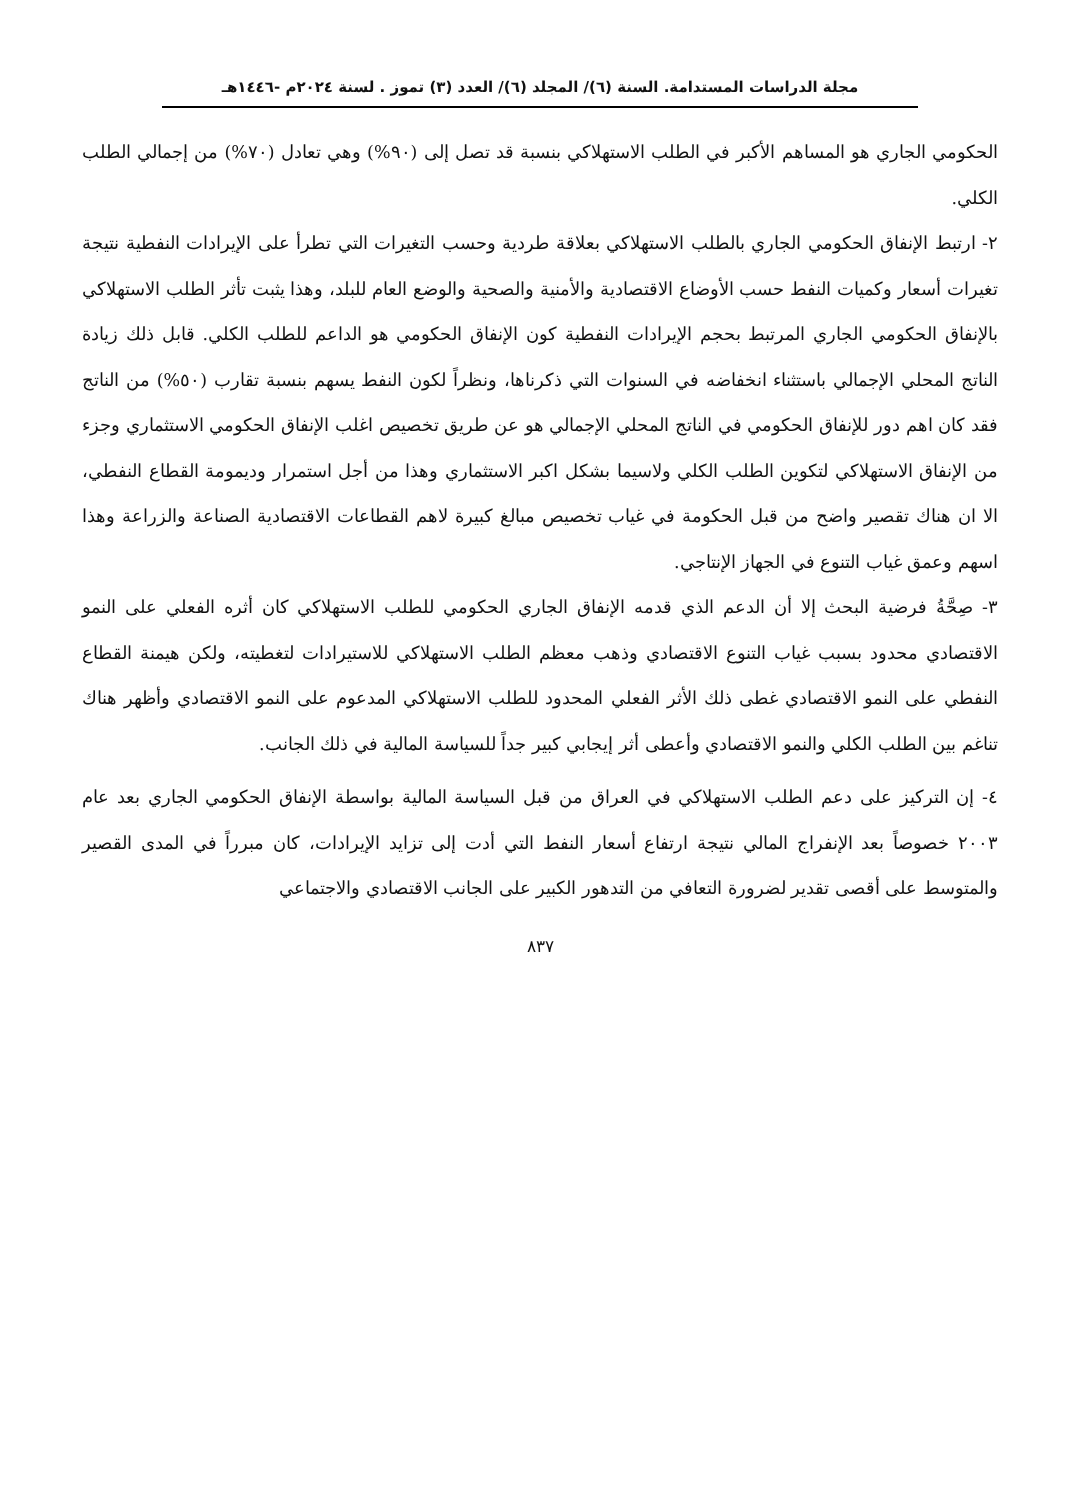مجلة الدراسات المستدامة. السنة (٦)/ المجلد (٦)/ العدد (٣) تموز . لسنة ٢٠٢٤م -١٤٤٦هـ
الحكومي الجاري هو المساهم الأكبر في الطلب الاستهلاكي بنسبة قد تصل إلى (٩٠%) وهي تعادل (٧٠%) من إجمالي الطلب الكلي.
٢- ارتبط الإنفاق الحكومي الجاري بالطلب الاستهلاكي بعلاقة طردية وحسب التغيرات التي تطرأ على الإيرادات النفطية نتيجة تغيرات أسعار وكميات النفط حسب الأوضاع الاقتصادية والأمنية والصحية والوضع العام للبلد، وهذا يثبت تأثر الطلب الاستهلاكي بالإنفاق الحكومي الجاري المرتبط بحجم الإيرادات النفطية كون الإنفاق الحكومي هو الداعم للطلب الكلي. قابل ذلك زيادة الناتج المحلي الإجمالي باستثناء انخفاضه في السنوات التي ذكرناها، ونظراً لكون النفط يسهم بنسبة تقارب (٥٠%) من الناتج فقد كان اهم دور للإنفاق الحكومي في الناتج المحلي الإجمالي هو عن طريق تخصيص اغلب الإنفاق الحكومي الاستثماري وجزء من الإنفاق الاستهلاكي لتكوين الطلب الكلي ولاسيما بشكل اكبر الاستثماري وهذا من أجل استمرار وديمومة القطاع النفطي، الا ان هناك تقصير واضح من قبل الحكومة في غياب تخصيص مبالغ كبيرة لاهم القطاعات الاقتصادية الصناعة والزراعة وهذا اسهم وعمق غياب التنوع في الجهاز الإنتاجي.
٣- صِحَّةُ فرضية البحث إلا أن الدعم الذي قدمه الإنفاق الجاري الحكومي للطلب الاستهلاكي كان أثره الفعلي على النمو الاقتصادي محدود بسبب غياب التنوع الاقتصادي وذهب معظم الطلب الاستهلاكي للاستيرادات لتغطيته، ولكن هيمنة القطاع النفطي على النمو الاقتصادي غطى ذلك الأثر الفعلي المحدود للطلب الاستهلاكي المدعوم على النمو الاقتصادي وأظهر هناك تناغم بين الطلب الكلي والنمو الاقتصادي وأعطى أثر إيجابي كبير جداً للسياسة المالية في ذلك الجانب.
٤- إن التركيز على دعم الطلب الاستهلاكي في العراق من قبل السياسة المالية بواسطة الإنفاق الحكومي الجاري بعد عام ٢٠٠٣ خصوصاً بعد الإنفراج المالي نتيجة ارتفاع أسعار النفط التي أدت إلى تزايد الإيرادات، كان مبرراً في المدى القصير والمتوسط على أقصى تقدير لضرورة التعافي من التدهور الكبير على الجانب الاقتصادي والاجتماعي
٨٣٧